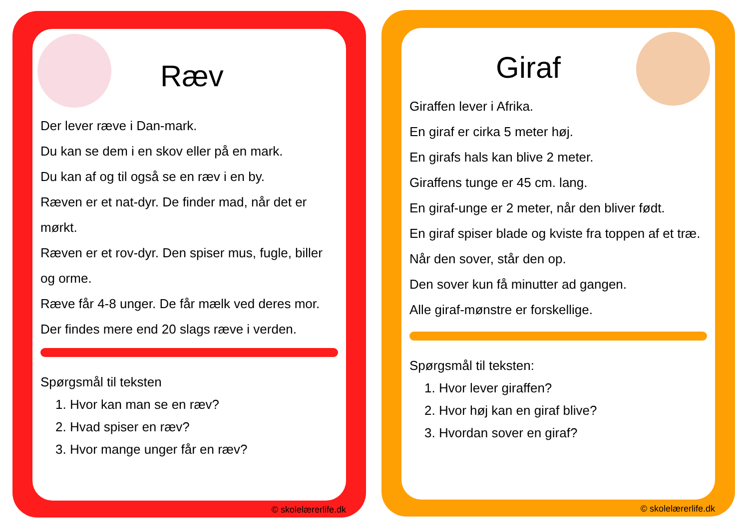Ræv
Der lever ræve i Dan-mark.
Du kan se dem i en skov eller på en mark.
Du kan af og til også se en ræv i en by.
Ræven er et nat-dyr. De finder mad, når det er mørkt.
Ræven er et rov-dyr. Den spiser mus, fugle, biller og orme.
Ræve får 4-8 unger. De får mælk ved deres mor.
Der findes mere end 20 slags ræve i verden.
Spørgsmål til teksten
1. Hvor kan man se en ræv?
2. Hvad spiser en ræv?
3. Hvor mange unger får en ræv?
© skolelærerlife.dk
Giraf
Giraffen lever i Afrika.
En giraf er cirka 5 meter høj.
En girafs hals kan blive 2 meter.
Giraffens tunge er 45 cm. lang.
En giraf-unge er 2 meter, når den bliver født.
En giraf spiser blade og kviste fra toppen af et træ.
Når den sover, står den op.
Den sover kun få minutter ad gangen.
Alle giraf-mønstre er forskellige.
Spørgsmål til teksten:
1. Hvor lever giraffen?
2. Hvor høj kan en giraf blive?
3. Hvordan sover en giraf?
© skolelærerlife.dk